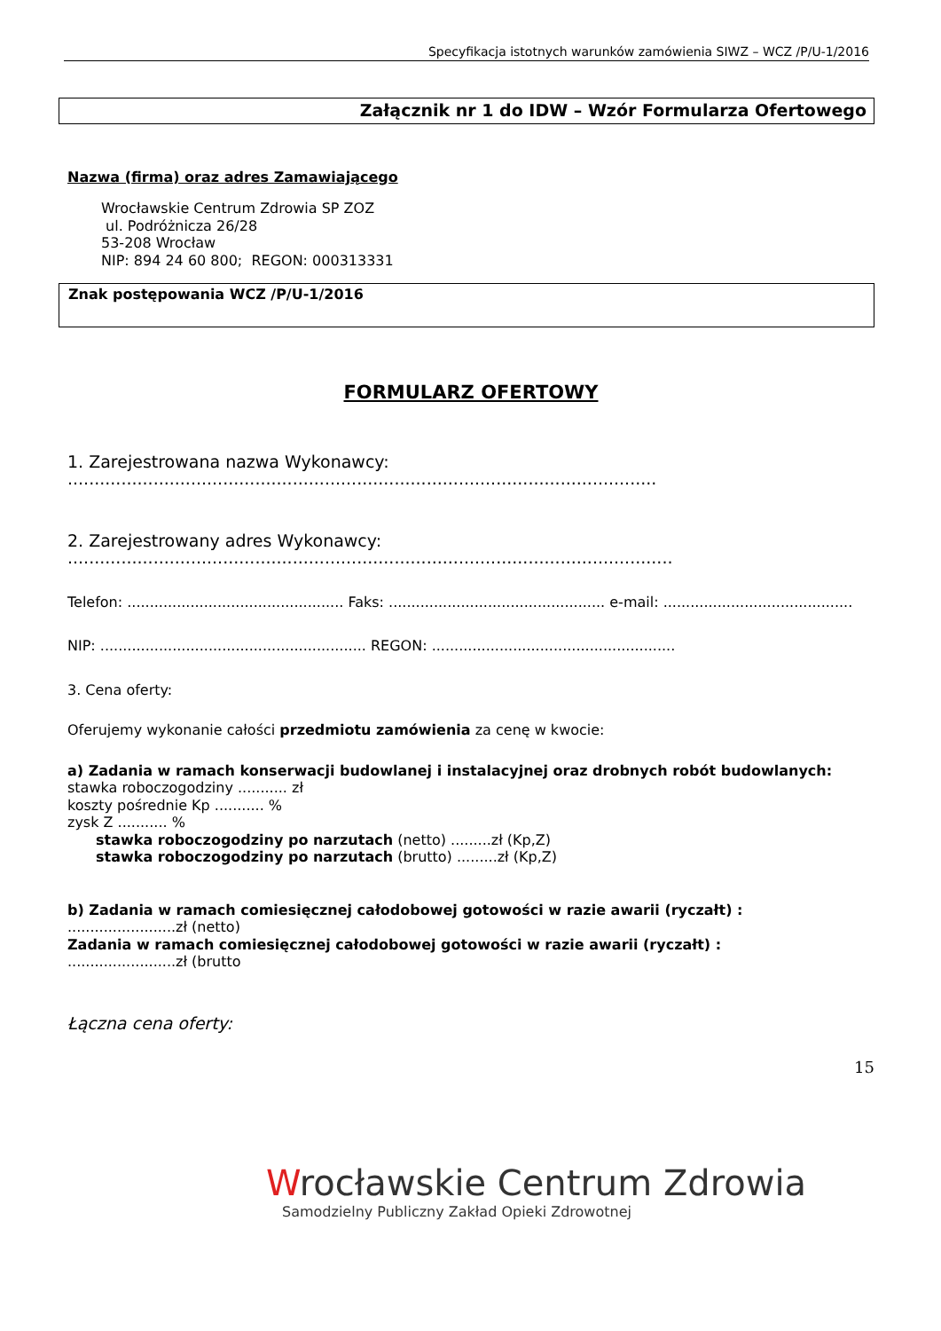Specyfikacja istotnych warunków zamówienia SIWZ – WCZ /P/U-1/2016
Załącznik nr 1 do IDW – Wzór Formularza Ofertowego
Nazwa (firma) oraz adres Zamawiającego
Wrocławskie Centrum Zdrowia SP ZOZ
ul. Podróżnicza 26/28
53-208 Wrocław
NIP: 894 24 60 800; REGON: 000313331
Znak postępowania WCZ /P/U-1/2016
FORMULARZ OFERTOWY
1. Zarejestrowana nazwa Wykonawcy:
..............................................................................................................
2. Zarejestrowany adres Wykonawcy:
.................................................................................................................
Telefon: ................................................ Faks: ................................................ e-mail: ..........................................
NIP: ........................................................... REGON: ......................................................
3. Cena oferty:
Oferujemy wykonanie całości przedmiotu zamówienia za cenę w kwocie:
a) Zadania w ramach konserwacji budowlanej i instalacyjnej oraz drobnych robót budowlanych:
stawka roboczogodziny ........... zł
koszty pośrednie Kp ........... %
zysk Z ........... %
stawka roboczogodziny po narzutach (netto) .........zł (Kp,Z)
stawka roboczogodziny po narzutach (brutto) .........zł (Kp,Z)
b) Zadania w ramach comiesięcznej całodobowej gotowości w razie awarii (ryczałt) :
........................zł (netto)
Zadania w ramach comiesięcznej całodobowej gotowości w razie awarii (ryczałt) :
........................zł (brutto
Łączna cena oferty:
15
Wrocławskie Centrum Zdrowia
Samodzielny Publiczny Zakład Opieki Zdrowotnej